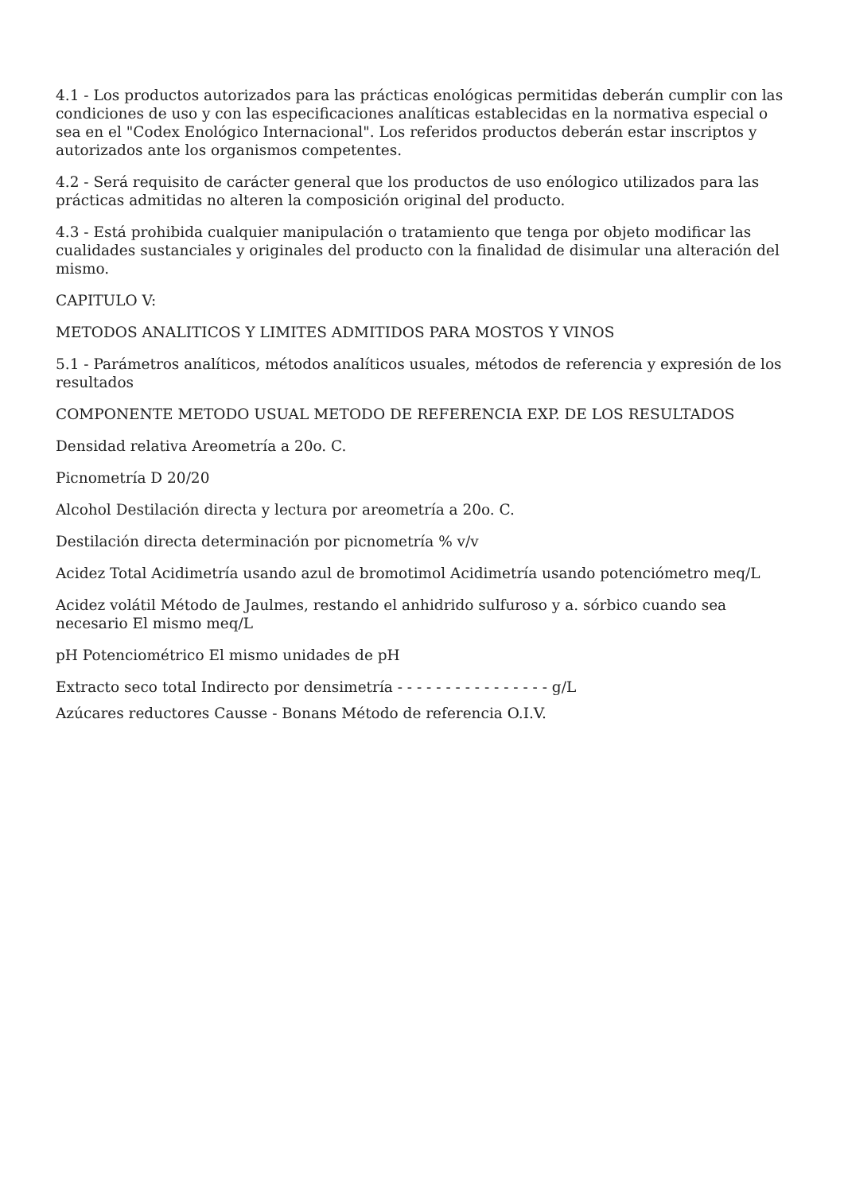4.1 - Los productos autorizados para las prácticas enológicas permitidas deberán cumplir con las condiciones de uso y con las especificaciones analíticas establecidas en la normativa especial o sea en el "Codex Enológico Internacional". Los referidos productos deberán estar inscriptos y autorizados ante los organismos competentes.
4.2 - Será requisito de carácter general que los productos de uso enólogico utilizados para las prácticas admitidas no alteren la composición original del producto.
4.3 - Está prohibida cualquier manipulación o tratamiento que tenga por objeto modificar las cualidades sustanciales y originales del producto con la finalidad de disimular una alteración del mismo.
CAPITULO V:
METODOS ANALITICOS Y LIMITES ADMITIDOS PARA MOSTOS Y VINOS
5.1 - Parámetros analíticos, métodos analíticos usuales, métodos de referencia y expresión de los resultados
COMPONENTE METODO USUAL METODO DE REFERENCIA EXP. DE LOS RESULTADOS
Densidad relativa Areometría a 20o. C.
Picnometría D 20/20
Alcohol Destilación directa y lectura por areometría a 20o. C.
Destilación directa determinación por picnometría % v/v
Acidez Total Acidimetría usando azul de bromotimol Acidimetría usando potenciómetro meq/L
Acidez volátil Método de Jaulmes, restando el anhidrido sulfuroso y a. sórbico cuando sea necesario El mismo meq/L
pH Potenciométrico El mismo unidades de pH
Extracto seco total Indirecto por densimetría - - - - - - - - - - - - - - - - g/L
Azúcares reductores Causse - Bonans Método de referencia O.I.V.